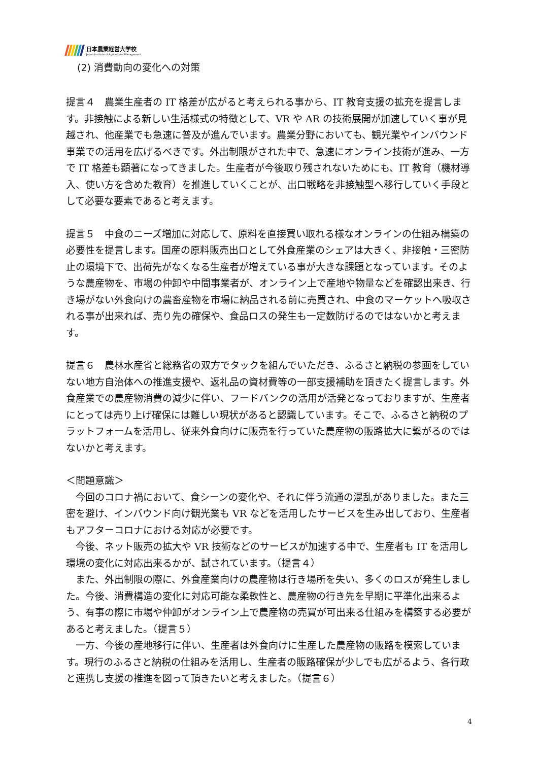日本農業経営大学校
Japan Institute of Agricultural Management
(2) 消費動向の変化への対策
提言４　農業生産者の IT 格差が広がると考えられる事から、IT 教育支援の拡充を提言します。非接触による新しい生活様式の特徴として、VR や AR の技術展開が加速していく事が見越され、他産業でも急速に普及が進んでいます。農業分野においても、観光業やインバウンド事業での活用を広げるべきです。外出制限がされた中で、急速にオンライン技術が進み、一方で IT 格差も顕著になってきました。生産者が今後取り残されないためにも、IT 教育（機材導入、使い方を含めた教育）を推進していくことが、出口戦略を非接触型へ移行していく手段として必要な要素であると考えます。
提言５　中食のニーズ増加に対応して、原料を直接買い取れる様なオンラインの仕組み構築の必要性を提言します。国産の原料販売出口として外食産業のシェアは大きく、非接触・三密防止の環境下で、出荷先がなくなる生産者が増えている事が大きな課題となっています。そのような農産物を、市場の仲卸や中間事業者が、オンライン上で産地や物量などを確認出来き、行き場がない外食向けの農畜産物を市場に納品される前に売買され、中食のマーケットへ吸収される事が出来れば、売り先の確保や、食品ロスの発生も一定数防げるのではないかと考えます。
提言６　農林水産省と総務省の双方でタックを組んでいただき、ふるさと納税の参画をしていない地方自治体への推進支援や、返礼品の資材費等の一部支援補助を頂きたく提言します。外食産業での農産物消費の減少に伴い、フードバンクの活用が活発となっておりますが、生産者にとっては売り上げ確保には難しい現状があると認識しています。そこで、ふるさと納税のプラットフォームを活用し、従来外食向けに販売を行っていた農産物の販路拡大に繋がるのではないかと考えます。
＜問題意識＞
　今回のコロナ禍において、食シーンの変化や、それに伴う流通の混乱がありました。また三密を避け、インバウンド向け観光業も VR などを活用したサービスを生み出しており、生産者もアフターコロナにおける対応が必要です。
　今後、ネット販売の拡大や VR 技術などのサービスが加速する中で、生産者も IT を活用し環境の変化に対応出来るかが、試されています。（提言４）
　また、外出制限の際に、外食産業向けの農産物は行き場所を失い、多くのロスが発生しました。今後、消費構造の変化に対応可能な柔軟性と、農産物の行き先を早期に平準化出来るよう、有事の際に市場や仲卸がオンライン上で農産物の売買が可出来る仕組みを構築する必要があると考えました。（提言５）
　一方、今後の産地移行に伴い、生産者は外食向けに生産した農産物の販路を模索しています。現行のふるさと納税の仕組みを活用し、生産者の販路確保が少しでも広がるよう、各行政と連携し支援の推進を図って頂きたいと考えました。（提言６）
4